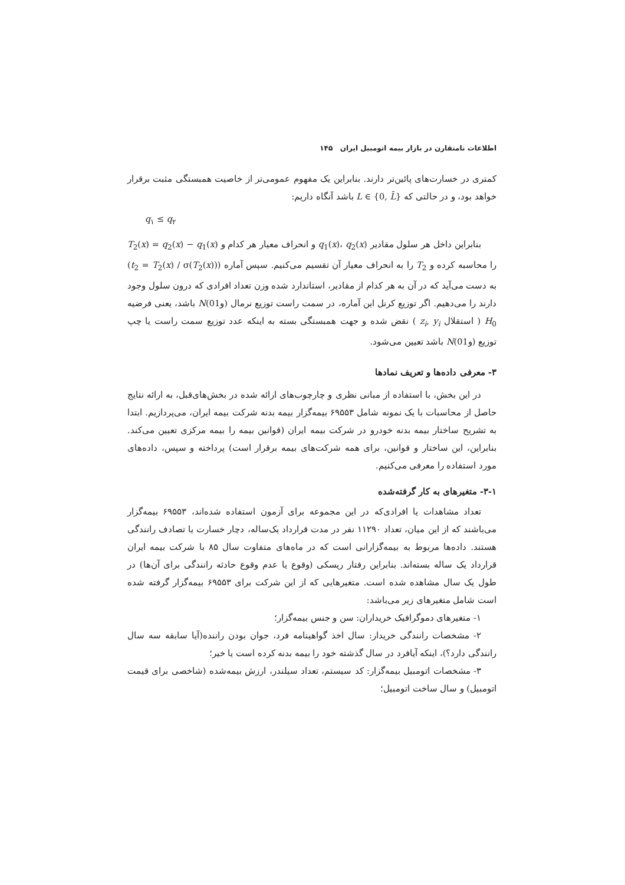اطلاعات نامتقارن در بازار بیمه اتومبیل ایران ۱۴۵
کمتری در خسارت‌های پائین‌تر دارند. بنابراین یک مفهوم عمومی‌تر از خاصیت همبستگی مثبت برقرار خواهد بود، و در حالتی که L ∈ {0, L̄} باشد آنگاه داریم:
q<sub>۱</sub> ≤ q<sub>۲</sub>
بنابراین داخل هر سلول مقادیر q<sub>1</sub>(x)، q<sub>2</sub>(x) و انحراف معیار هر کدام و T<sub>2</sub>(x) = q<sub>2</sub>(x) − q<sub>1</sub>(x) را محاسبه کرده و T<sub>2</sub> را به انحراف معیار آن تقسیم می‌کنیم. سپس آماره (t<sub>2</sub> = T<sub>2</sub>(x) / σ(T<sub>2</sub>(x))) به دست می‌آید که در آن به هر کدام از مقادیر، استاندارد شده وزن تعداد افرادی که درون سلول وجود دارند را می‌دهیم. اگر توزیع کرنل این آماره، در سمت راست توزیع نرمال N(0و1) باشد، یعنی فرضیه H<sub>0</sub> ( استقلال z<sub>i</sub>, y<sub>i</sub> ) نقض شده و جهت همبستگی بسته به اینکه عدد توزیع سمت راست یا چپ توزیع N(0و1) باشد تعیین می‌شود.
۳- معرفی داده‌ها و تعریف نمادها
در این بخش، با استفاده از مبانی نظری و چارچوب‌های ارائه شده در بخش‌های‌قبل، به ارائه نتایج حاصل از محاسبات با یک نمونه شامل ۶۹۵۵۳ بیمه‌گزار بیمه بدنه شرکت بیمه ایران، می‌پردازیم. ابتدا به تشریح ساختار بیمه بدنه خودرو در شرکت بیمه ایران (قوانین بیمه را بیمه مرکزی تعیین می‌کند. بنابراین، این ساختار و قوانین، برای همه شرکت‌های بیمه برقرار است) پرداخته و سپس، داده‌های مورد استفاده را معرفی می‌کنیم.
۳-۱- متغیرهای به کار گرفته‌شده
تعداد مشاهدات یا افرادی‌که در این مجموعه برای آزمون استفاده شده‌اند، ۶۹۵۵۳ بیمه‌گزار می‌باشند که از این میان، تعداد ۱۱۲۹۰ نفر در مدت قرارداد یک‌ساله، دچار خسارت یا تصادف رانندگی هستند. داده‌ها مربوط به بیمه‌گزارانی است که در ماه‌های متفاوت سال ۸۵ با شرکت بیمه ایران قرارداد یک ساله بسته‌اند. بنابراین رفتار ریسکی (وقوع یا عدم وقوع حادثه رانندگی برای آن‌ها) در طول یک سال مشاهده شده است. متغیرهایی که از این شرکت برای ۶۹۵۵۳ بیمه‌گزار گرفته شده است شامل متغیرهای زیر می‌باشد:
۱- متغیرهای دموگرافیک خریداران: سن و جنس بیمه‌گزار؛
۲- مشخصات رانندگی خریدار: سال اخذ گواهینامه فرد، جوان بودن راننده(آیا سابقه سه سال رانندگی دارد؟)، اینکه آیافرد در سال گذشته خود را بیمه بدنه کرده است یا خیر؛
۳- مشخصات اتومبیل بیمه‌گزار: کد سیستم، تعداد سیلندر، ارزش بیمه‌شده (شاخصی برای قیمت اتومبیل) و سال ساخت اتومبیل؛